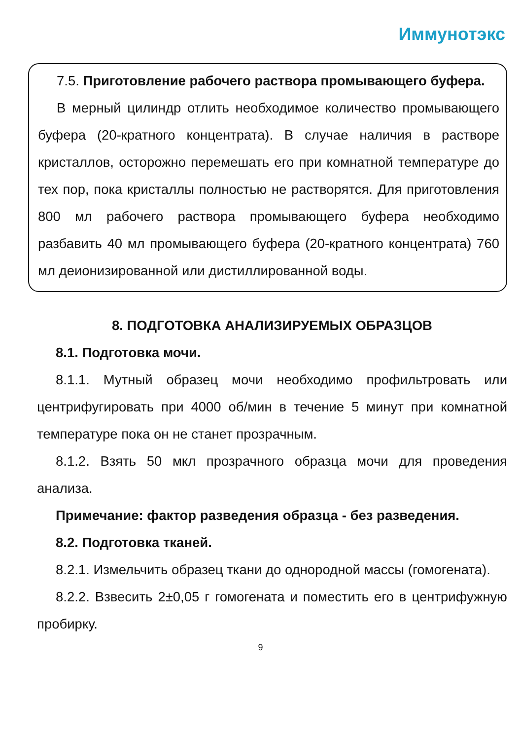Иммунотэкс
7.5. Приготовление рабочего раствора промывающего буфера.
В мерный цилиндр отлить необходимое количество промывающего буфера (20-кратного концентрата). В случае наличия в растворе кристаллов, осторожно перемешать его при комнатной температуре до тех пор, пока кристаллы полностью не растворятся. Для приготовления 800 мл рабочего раствора промывающего буфера необходимо разбавить 40 мл промывающего буфера (20-кратного концентрата) 760 мл деионизированной или дистиллированной воды.
8. ПОДГОТОВКА АНАЛИЗИРУЕМЫХ ОБРАЗЦОВ
8.1. Подготовка мочи.
8.1.1. Мутный образец мочи необходимо профильтровать или центрифугировать при 4000 об/мин в течение 5 минут при комнатной температуре пока он не станет прозрачным.
8.1.2. Взять 50 мкл прозрачного образца мочи для проведения анализа.
Примечание: фактор разведения образца - без разведения.
8.2. Подготовка тканей.
8.2.1. Измельчить образец ткани до однородной массы (гомогената).
8.2.2. Взвесить 2±0,05 г гомогената и поместить его в центрифужную пробирку.
9